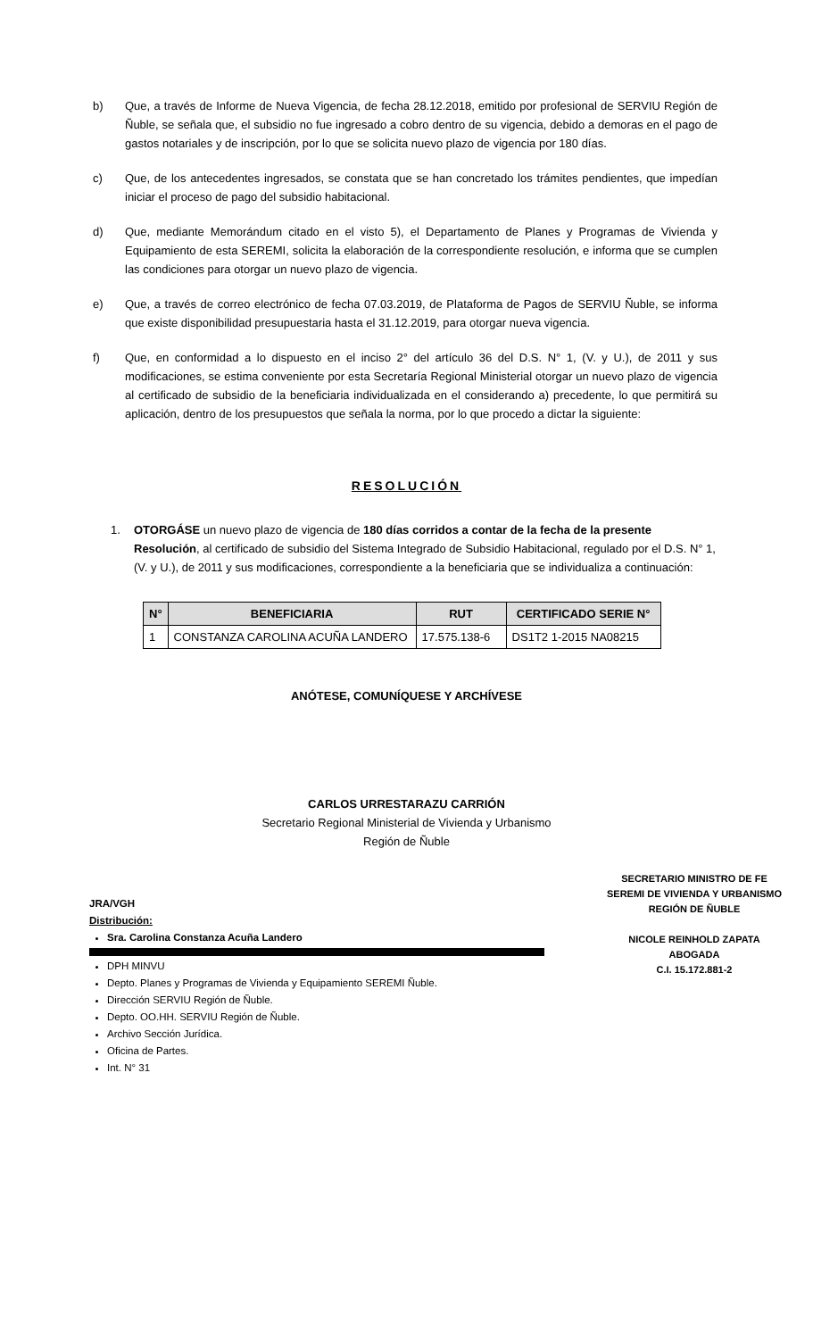b) Que, a través de Informe de Nueva Vigencia, de fecha 28.12.2018, emitido por profesional de SERVIU Región de Ñuble, se señala que, el subsidio no fue ingresado a cobro dentro de su vigencia, debido a demoras en el pago de gastos notariales y de inscripción, por lo que se solicita nuevo plazo de vigencia por 180 días.
c) Que, de los antecedentes ingresados, se constata que se han concretado los trámites pendientes, que impedían iniciar el proceso de pago del subsidio habitacional.
d) Que, mediante Memorándum citado en el visto 5), el Departamento de Planes y Programas de Vivienda y Equipamiento de esta SEREMI, solicita la elaboración de la correspondiente resolución, e informa que se cumplen las condiciones para otorgar un nuevo plazo de vigencia.
e) Que, a través de correo electrónico de fecha 07.03.2019, de Plataforma de Pagos de SERVIU Ñuble, se informa que existe disponibilidad presupuestaria hasta el 31.12.2019, para otorgar nueva vigencia.
f) Que, en conformidad a lo dispuesto en el inciso 2° del artículo 36 del D.S. N° 1, (V. y U.), de 2011 y sus modificaciones, se estima conveniente por esta Secretaría Regional Ministerial otorgar un nuevo plazo de vigencia al certificado de subsidio de la beneficiaria individualizada en el considerando a) precedente, lo que permitirá su aplicación, dentro de los presupuestos que señala la norma, por lo que procedo a dictar la siguiente:
RESOLUCIÓN
1. OTORGÁSE un nuevo plazo de vigencia de 180 días corridos a contar de la fecha de la presente Resolución, al certificado de subsidio del Sistema Integrado de Subsidio Habitacional, regulado por el D.S. N° 1, (V. y U.), de 2011 y sus modificaciones, correspondiente a la beneficiaria que se individualiza a continuación:
| N° | BENEFICIARIA | RUT | CERTIFICADO SERIE N° |
| --- | --- | --- | --- |
| 1 | CONSTANZA CAROLINA ACUÑA LANDERO | 17.575.138-6 | DS1T2 1-2015 NA08215 |
ANÓTESE, COMUNÍQUESE Y ARCHÍVESE
CARLOS URRESTARAZU CARRIÓN
Secretario Regional Ministerial de Vivienda y Urbanismo
Región de Ñuble
SECRETARIO MINISTRO DE FE
SEREMI DE VIVIENDA Y URBANISMO
REGIÓN DE ÑUBLE
NICOLE REINHOLD ZAPATA
ABOGADA
C.I. 15.172.881-2
JRA/VGH
Distribución:
Sra. Carolina Constanza Acuña Landero
DPH MINVU
Depto. Planes y Programas de Vivienda y Equipamiento SEREMI Ñuble.
Dirección SERVIU Región de Ñuble.
Depto. OO.HH. SERVIU Región de Ñuble.
Archivo Sección Jurídica.
Oficina de Partes.
Int. N° 31